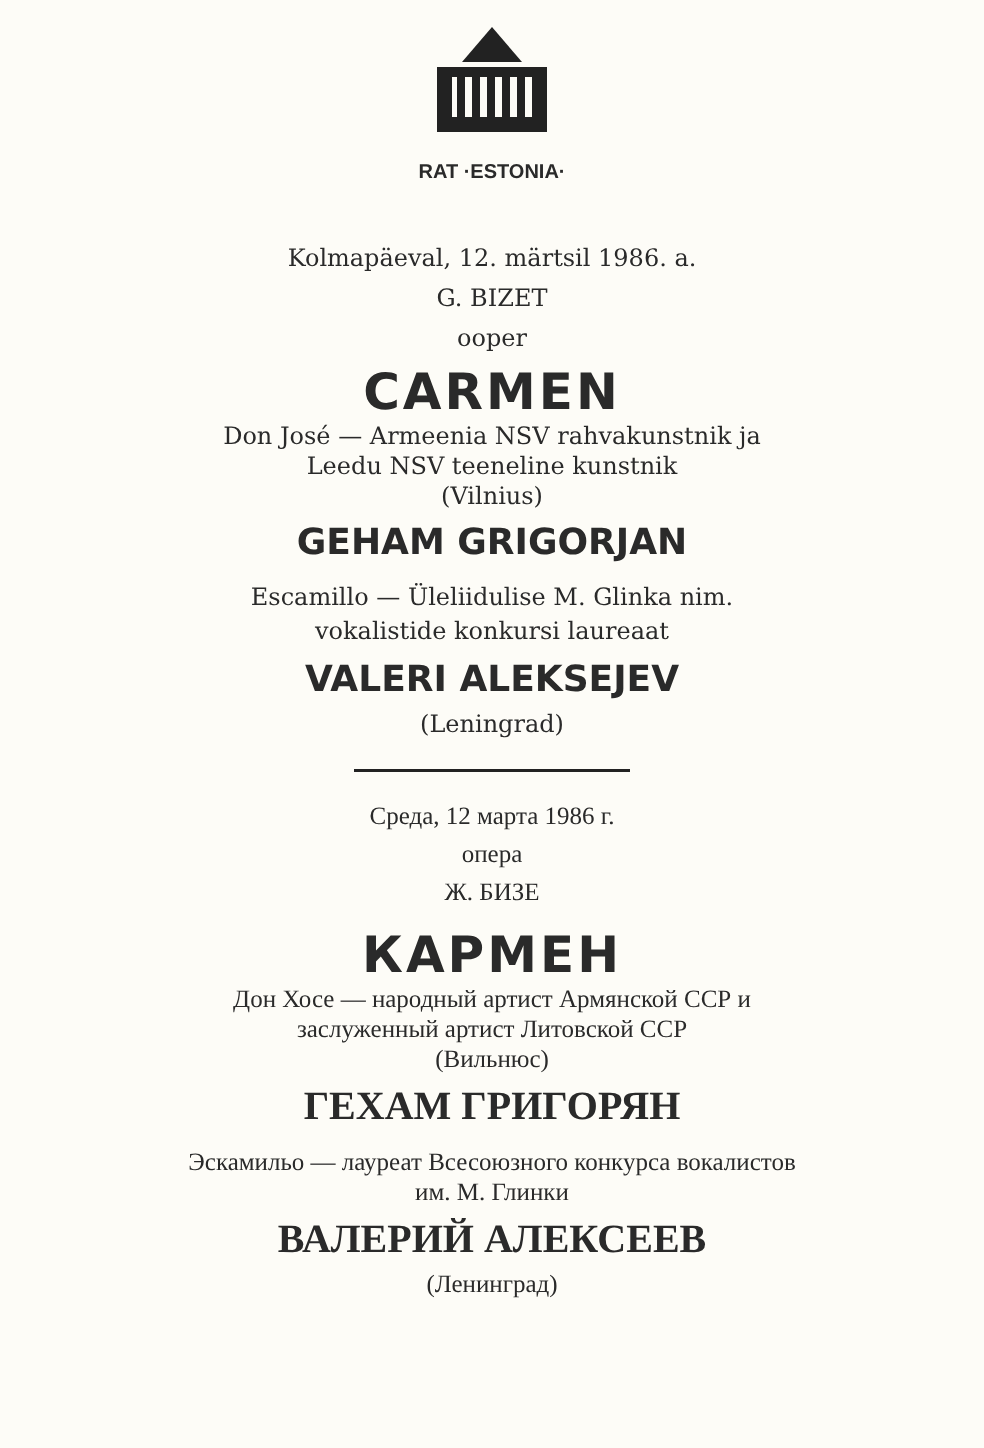RAT ·ESTONIA·
Kolmapäeval, 12. märtsil 1986. a.
G. BIZET
ooper
CARMEN
Don José — Armeenia NSV rahvakunstnik ja
Leedu NSV teeneline kunstnik
(Vilnius)
GEHAM GRIGORJAN
Escamillo — Üleliidulise M. Glinka nim.
vokalistide konkursi laureaat
VALERI ALEKSEJEV
(Leningrad)
Среда, 12 марта 1986 г.
опера
Ж. БИЗЕ
КАРМЕН
Дон Хосе — народный артист Армянской ССР и
заслуженный артист Литовской ССР
(Вильнюс)
ГЕХАМ ГРИГОРЯН
Эскамильо — лауреат Всесоюзного конкурса вокалистов
им. М. Глинки
ВАЛЕРИЙ АЛЕКСЕЕВ
(Ленинград)